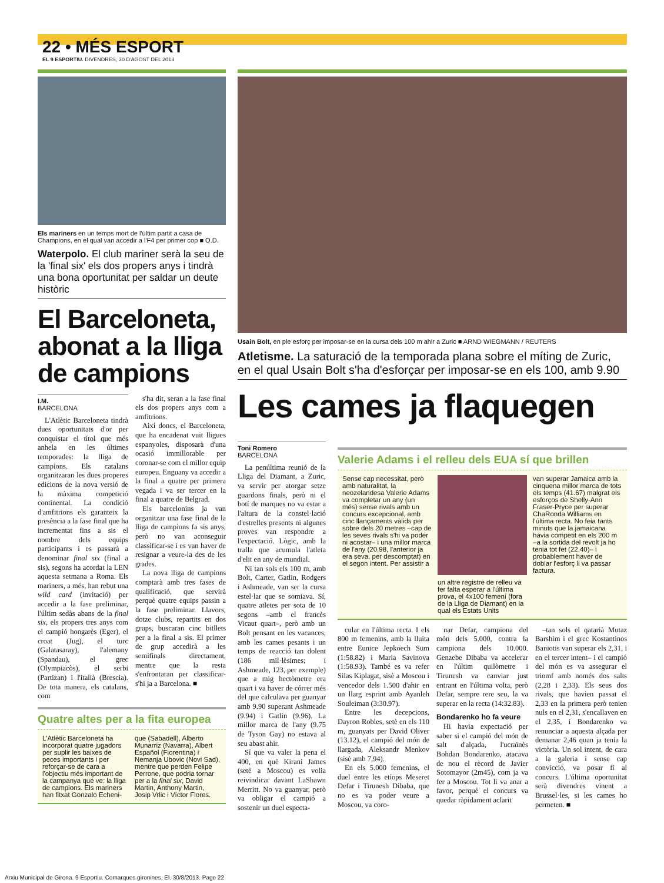22 • MÉS ESPORT
EL 9 ESPORTIU. DIVENDRES, 30 D'AGOST DEL 2013
Els mariners en un temps mort de l'últim partit a casa de Champions, en el qual van accedir a l'F4 per primer cop ■ O.D.
Waterpolo. El club mariner serà la seu de la 'final six' els dos propers anys i tindrà una bona oportunitat per saldar un deute històric
El Barceloneta, abonat a la lliga de campions
I.M.
BARCELONA
L'Atlètic Barceloneta tindrà dues oportunitats d'or per conquistar el títol que més anhela en les últimes temporades: la lliga de campions. Els catalans organitzaran les dues properes edicions de la nova versió de la màxima competició continental. La condició d'amfitrions els garanteix la presència a la fase final que ha incrementat fins a sis el nombre dels equips participants i es passarà a denominar final six (final a sis), segons ha acordat la LEN aquesta setmana a Roma. Els mariners, a més, han rebut una wild card (invitació) per accedir a la fase preliminar, l'últim sedàs abans de la final six, els propers tres anys com el campió hongarès (Eger), el croat (Jug), el turc (Galatasaray), l'alemany (Spandau), el grec (Olympiacòs), el serbi (Partizan) i l'italià (Brescia). De tota manera, els catalans, com
s'ha dit, seran a la fase final els dos propers anys com a amfitrions.
Així doncs, el Barceloneta, que ha encadenat vuit lligues espanyoles, disposarà d'una ocasió immillorable per coronar-se com el millor equip europeu. Enguany va accedir a la final a quatre per primera vegada i va ser tercer en la final a quatre de Belgrad.
Els barcelonins ja van organitzar una fase final de la lliga de campions fa sis anys, però no van aconseguir classificar-se i es van haver de resignar a veure-la des de les grades.
La nova lliga de campions comptarà amb tres fases de qualificació, que servirà perquè quatre equips passin a la fase preliminar. Llavors, dotze clubs, repartits en dos grups, buscaran cinc bitllets per a la final a sis. El primer de grup accedirà a les semifinals directament, mentre que la resta s'enfrontaran per classificar-s'hi ja a Barcelona. ■
Quatre altes per a la fita europea
L'Atlètic Barceloneta ha incorporat quatre jugadors per suplir les baixes de peces importants i per reforçar-se de cara a l'objectiu més important de la campanya que ve: la lliga de campions. Els mariners han fitxat Gonzalo Echeni-
que (Sabadell), Alberto Munarriz (Navarra), Albert Español (Fiorentina) i Nemanja Ubovic (Novi Sad), mentre que perden Felipe Perrone, que podria tornar per a la final six, David Martin, Anthony Martin, Josip Vrlic i Víctor Flores.
Usain Bolt, en ple esforç per imposar-se en la cursa dels 100 m ahir a Zuric ■ ARND WIEGMANN / REUTERS
Atletisme. La saturació de la temporada plana sobre el míting de Zuric, en el qual Usain Bolt s'ha d'esforçar per imposar-se en els 100, amb 9.90
Les cames ja flaquegen
Toni Romero
BARCELONA
La penúltima reunió de la Lliga del Diamant, a Zuric, va servir per atorgar setze guardons finals, però ni el botí de marques no va estar a l'altura de la constel·lació d'estrelles presents ni algunes proves van respondre a l'expectació. Lògic, amb la tralla que acumula l'atleta d'elit en any de mundial.
Ni tan sols els 100 m, amb Bolt, Carter, Gatlin, Rodgers i Ashmeade, van ser la cursa estel·lar que se somiava. Sí, quatre atletes per sota de 10 segons –amb el francès Vicaut quart–, però amb un Bolt pensant en les vacances, amb les cames pesants i un temps de reacció tan dolent (186 mil·lèsimes; i Ashmeade, 123, per exemple) que a mig hectòmetre era quart i va haver de córrer més del que calculava per guanyar amb 9.90 superant Ashmeade (9.94) i Gatlin (9.96). La millor marca de l'any (9.75 de Tyson Gay) no estava al seu abast ahir.
Sí que va valer la pena el 400, en què Kirani James (setè a Moscou) es volia reivindicar davant LaShawn Merritt. No va guanyar, però va obligar el campió a sostenir un duel especta-
Valerie Adams i el relleu dels EUA sí que brillen
Sense cap necessitat, però amb naturalitat, la neozelandesa Valerie Adams va completar un any (un més) sense rivals amb un concurs excepcional, amb cinc llançaments vàlids per sobre dels 20 metres –cap de les seves rivals s'hi va poder ni acostar– i una millor marca de l'any (20.98, l'anterior ja era seva, per descomptat) en el segon intent. Per assistir a
un altre registre de relleu va fer falta esperar a l'última prova, el 4x100 femení (fora de la Lliga de Diamant) en la qual els Estats Units
van superar Jamaica amb la cinquena millor marca de tots els temps (41.67) malgrat els esforços de Shelly-Ann Fraser-Pryce per superar ChaRonda Williams en l'última recta. No feia tants minuts que la jamaicana havia competit en els 200 m –a la sortida del revolt ja ho tenia tot fet (22.40)– i probablement haver de doblar l'esforç li va passar factura.
cular en l'última recta. I els 800 m femenins, amb la lluita entre Eunice Jepkoech Sum (1:58.82) i Maria Savinova (1:58.93). També es va refer Silas Kiplagat, sisè a Moscou i vencedor dels 1.500 d'ahir en un llarg esprint amb Ayanleh Souleiman (3:30.97).
Entre les decepcions, Dayron Robles, setè en els 110 m, guanyats per David Oliver (13.12), el campió del món de llargada, Aleksandr Menkov (sisè amb 7,94).
En els 5.000 femenins, el duel entre les etíops Meseret Defar i Tirunesh Dibaba, que no es va poder veure a Moscou, va coro-
nar Defar, campiona del món dels 5.000, contra la campiona dels 10.000. Genzebe Dibaba va accelerar en l'últim quilòmetre i Tirunesh va canviar just entrant en l'última volta, però Defar, sempre rere seu, la va superar en la recta (14:32.83).
Bondarenko ho fa veure
Hi havia expectació per saber si el campió del món de salt d'alçada, l'ucraïnès Bohdan Bondarenko, atacava de nou el rècord de Javier Sotomayor (2m45), com ja va fer a Moscou. Tot li va anar a favor, perquè el concurs va quedar ràpidament aclarit
–tan sols el qatarià Mutaz Barshim i el grec Kostantinos Baniotis van superar els 2,31, i en el tercer intent– i el campió del món es va assegurar el triomf amb només dos salts (2,28 i 2,33). Els seus dos rivals, que havien passat el 2,33 en la primera però tenien nuls en el 2,31, s'encallaven en el 2,35, i Bondarenko va renunciar a aquesta alçada per demanar 2,46 quan ja tenia la victòria. Un sol intent, de cara a la galeria i sense cap convicció, va posar fi al concurs. L'última oportunitat serà divendres vinent a Brussel·les, si les cames ho permeten. ■
Arxiu Municipal de Girona. 9 Esportiu. Comarques gironines, El. 30/8/2013. Page 22